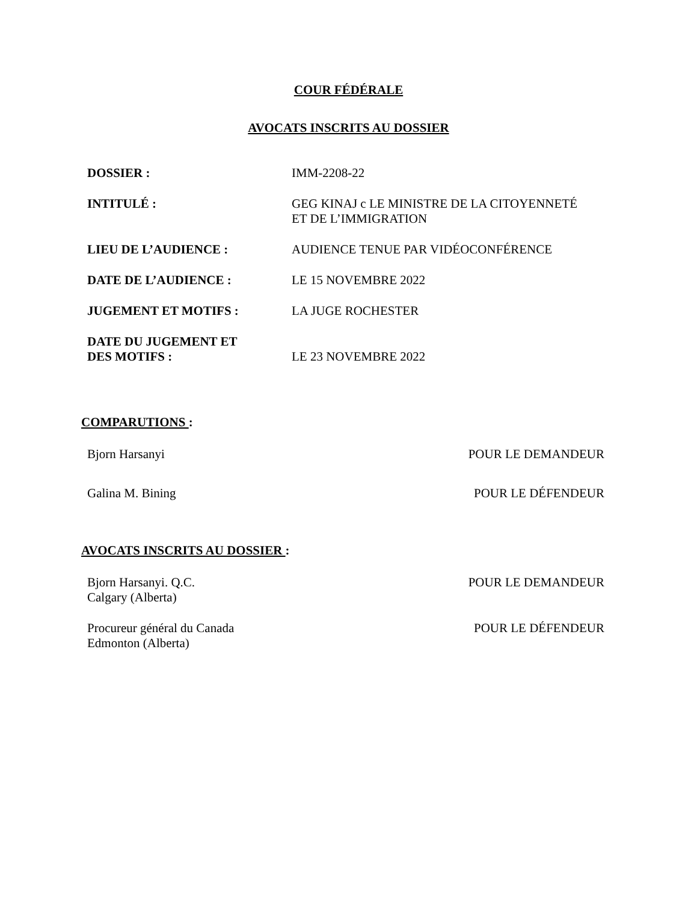COUR FÉDÉRALE
AVOCATS INSCRITS AU DOSSIER
| DOSSIER : | IMM-2208-22 |
| INTITULÉ : | GEG KINAJ c LE MINISTRE DE LA CITOYENNETÉ ET DE L’IMMIGRATION |
| LIEU DE L’AUDIENCE : | AUDIENCE TENUE PAR VIDÉOCONFÉRENCE |
| DATE DE L’AUDIENCE : | LE 15 NOVEMBRE 2022 |
| JUGEMENT ET MOTIFS : | LA JUGE ROCHESTER |
| DATE DU JUGEMENT ET DES MOTIFS : | LE 23 NOVEMBRE 2022 |
COMPARUTIONS :
| Bjorn Harsanyi | POUR LE DEMANDEUR |
| Galina M. Bining | POUR LE DÉFENDEUR |
AVOCATS INSCRITS AU DOSSIER :
| Bjorn Harsanyi. Q.C. Calgary (Alberta) | POUR LE DEMANDEUR |
| Procureur général du Canada Edmonton (Alberta) | POUR LE DÉFENDEUR |